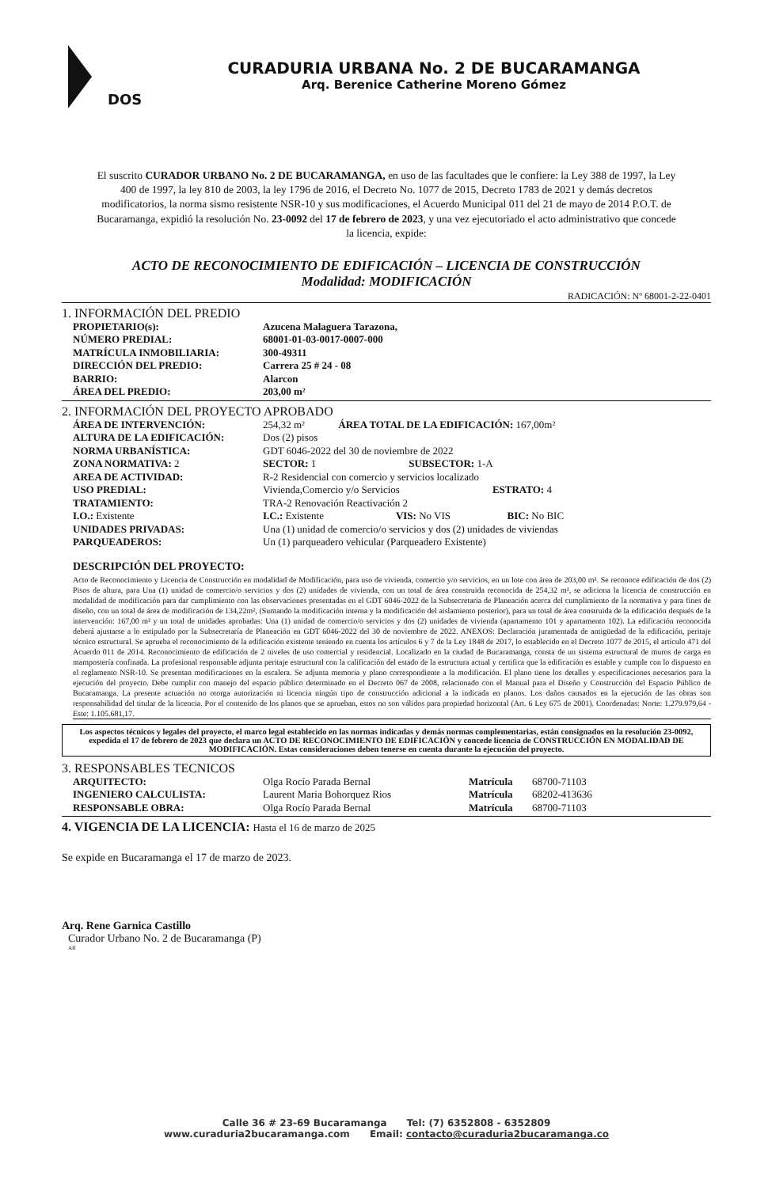DOS
CURADURIA URBANA No. 2 DE BUCARAMANGA
Arq. Berenice Catherine Moreno Gómez
El suscrito CURADOR URBANO No. 2 DE BUCARAMANGA, en uso de las facultades que le confiere: la Ley 388 de 1997, la Ley 400 de 1997, la ley 810 de 2003, la ley 1796 de 2016, el Decreto No. 1077 de 2015, Decreto 1783 de 2021 y demás decretos modificatorios, la norma sismo resistente NSR-10 y sus modificaciones, el Acuerdo Municipal 011 del 21 de mayo de 2014 P.O.T. de Bucaramanga, expidió la resolución No. 23-0092 del 17 de febrero de 2023, y una vez ejecutoriado el acto administrativo que concede la licencia, expide:
ACTO DE RECONOCIMIENTO DE EDIFICACIÓN – LICENCIA DE CONSTRUCCIÓN
Modalidad: MODIFICACIÓN
RADICACIÓN: Nº 68001-2-22-0401
1. INFORMACIÓN DEL PREDIO
PROPIETARIO(s): Azucena Malaguera Tarazona,
NÚMERO PREDIAL: 68001-01-03-0017-0007-000
MATRÍCULA INMOBILIARIA: 300-49311
DIRECCIÓN DEL PREDIO: Carrera 25 # 24 - 08
BARRIO: Alarcon
ÁREA DEL PREDIO: 203,00 m²
2. INFORMACIÓN DEL PROYECTO APROBADO
ÁREA DE INTERVENCIÓN: 254,32 m² ÁREA TOTAL DE LA EDIFICACIÓN: 167,00m²
ALTURA DE LA EDIFICACIÓN: Dos (2) pisos
NORMA URBANÍSTICA: GDT 6046-2022 del 30 de noviembre de 2022
ZONA NORMATIVA: 2 SECTOR: 1 SUBSECTOR: 1-A
AREA DE ACTIVIDAD: R-2 Residencial con comercio y servicios localizado
USO PREDIAL: Vivienda,Comercio y/o Servicios ESTRATO: 4
TRATAMIENTO: TRA-2 Renovación Reactivación 2
I.O.: Existente I.C.: Existente VIS: No VIS BIC: No BIC
UNIDADES PRIVADAS: Una (1) unidad de comercio/o servicios y dos (2) unidades de viviendas
PARQUEADEROS: Un (1) parqueadero vehicular (Parqueadero Existente)
DESCRIPCIÓN DEL PROYECTO:
Acto de Reconocimiento y Licencia de Construcción en modalidad de Modificación, para uso de vivienda, comercio y/o servicios, en un lote con área de 203,00 m². Se reconoce edificación de dos (2) Pisos de altura, para Una (1) unidad de comercio/o servicios y dos (2) unidades de vivienda, con un total de área construida reconocida de 254,32 m², se adiciona la licencia de construcción en modalidad de modificación para dar cumplimiento con las observaciones presentadas en el GDT 6046-2022 de la Subsecretaria de Planeación acerca del cumplimiento de la normativa y para fines de diseño, con un total de área de modificación de 134,22m², (Sumando la modificación interna y la modificación del aislamiento posterior), para un total de área construida de la edificación después de la intervención: 167,00 m² y un total de unidades aprobadas: Una (1) unidad de comercio/o servicios y dos (2) unidades de vivienda (apartamento 101 y apartamento 102). La edificación reconocida deberá ajustarse a lo estipulado por la Subsecretaría de Planeación en GDT 6046-2022 del 30 de noviembre de 2022. ANEXOS: Declaración juramentada de antigüedad de la edificación, peritaje técnico estructural. Se aprueba el reconocimiento de la edificación existente teniendo en cuenta los artículos 6 y 7 de la Ley 1848 de 2017, lo establecido en el Decreto 1077 de 2015, el artículo 471 del Acuerdo 011 de 2014. Reconocimiento de edificación de 2 niveles de uso comercial y residencial. Localizado en la ciudad de Bucaramanga, consta de un sistema estructural de muros de carga en mampostería confinada. La profesional responsable adjunta peritaje estructural con la calificación del estado de la estructura actual y certifica que la edificación es estable y cumple con lo dispuesto en el reglamento NSR-10. Se presentan modificaciones en la escalera. Se adjunta memoria y plano correspondiente a la modificación. El plano tiene los detalles y especificaciones necesarios para la ejecución del proyecto. Debe cumplir con manejo del espacio público determinado en el Decreto 067 de 2008, relacionado con el Manual para el Diseño y Construcción del Espacio Público de Bucaramanga. La presente actuación no otorga autorización ni licencia ningún tipo de construcción adicional a la indicada en planos. Los daños causados en la ejecución de las obras son responsabilidad del titular de la licencia. Por el contenido de los planos que se aprueban, estos no son válidos para propiedad horizontal (Art. 6 Ley 675 de 2001). Coordenadas: Norte: 1.279.979,64 - Este: 1.105.681,17.
Los aspectos técnicos y legales del proyecto, el marco legal establecido en las normas indicadas y demás normas complementarias, están consignados en la resolución 23-0092, expedida el 17 de febrero de 2023 que declara un ACTO DE RECONOCIMIENTO DE EDIFICACIÓN y concede licencia de CONSTRUCCIÓN EN MODALIDAD DE MODIFICACIÓN. Estas consideraciones deben tenerse en cuenta durante la ejecución del proyecto.
3. RESPONSABLES TECNICOS
ARQUITECTO: Olga Rocío Parada Bernal Matrícula 68700-71103
INGENIERO CALCULISTA: Laurent Maria Bohorquez Rios Matrícula 68202-413636
RESPONSABLE OBRA: Olga Rocío Parada Bernal Matrícula 68700-71103
4. VIGENCIA DE LA LICENCIA: Hasta el 16 de marzo de 2025
Se expide en Bucaramanga el 17 de marzo de 2023.
Arq. Rene Garnica Castillo
Curador Urbano No. 2 de Bucaramanga (P)
AR
Calle 36 # 23-69 Bucaramanga Tel: (7) 6352808 - 6352809
www.curaduria2bucaramanga.com Email: contacto@curaduria2bucaramanga.co